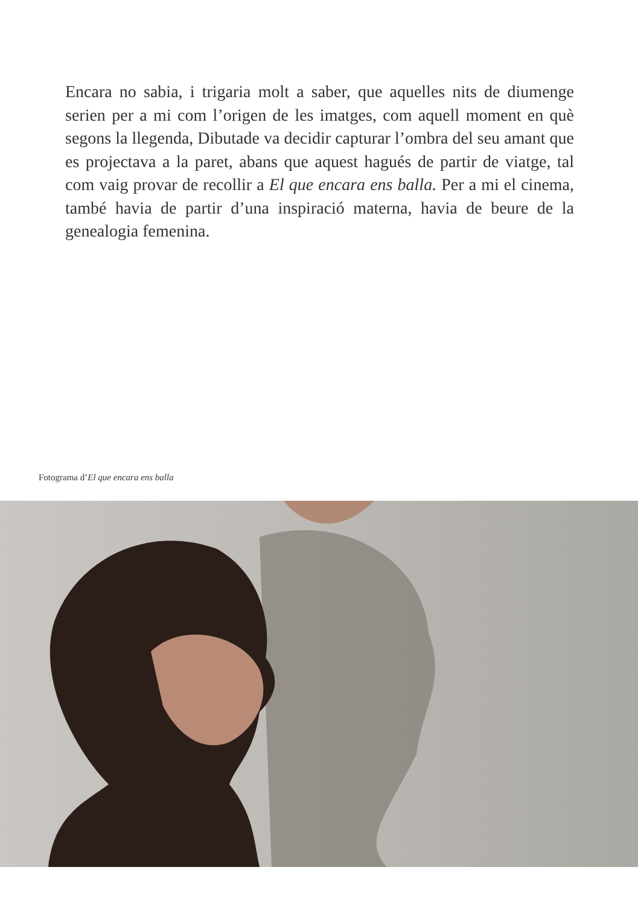Encara no sabia, i trigaria molt a saber, que aquelles nits de diumenge serien per a mi com l’origen de les imatges, com aquell moment en què segons la llegenda, Dibutade va decidir capturar l’ombra del seu amant que es projectava a la paret, abans que aquest hagués de partir de viatge, tal com vaig provar de recollir a El que encara ens balla. Per a mi el cinema, també havia de partir d’una inspiració materna, havia de beure de la genealogia femenina.
Fotograma d’El que encara ens balla